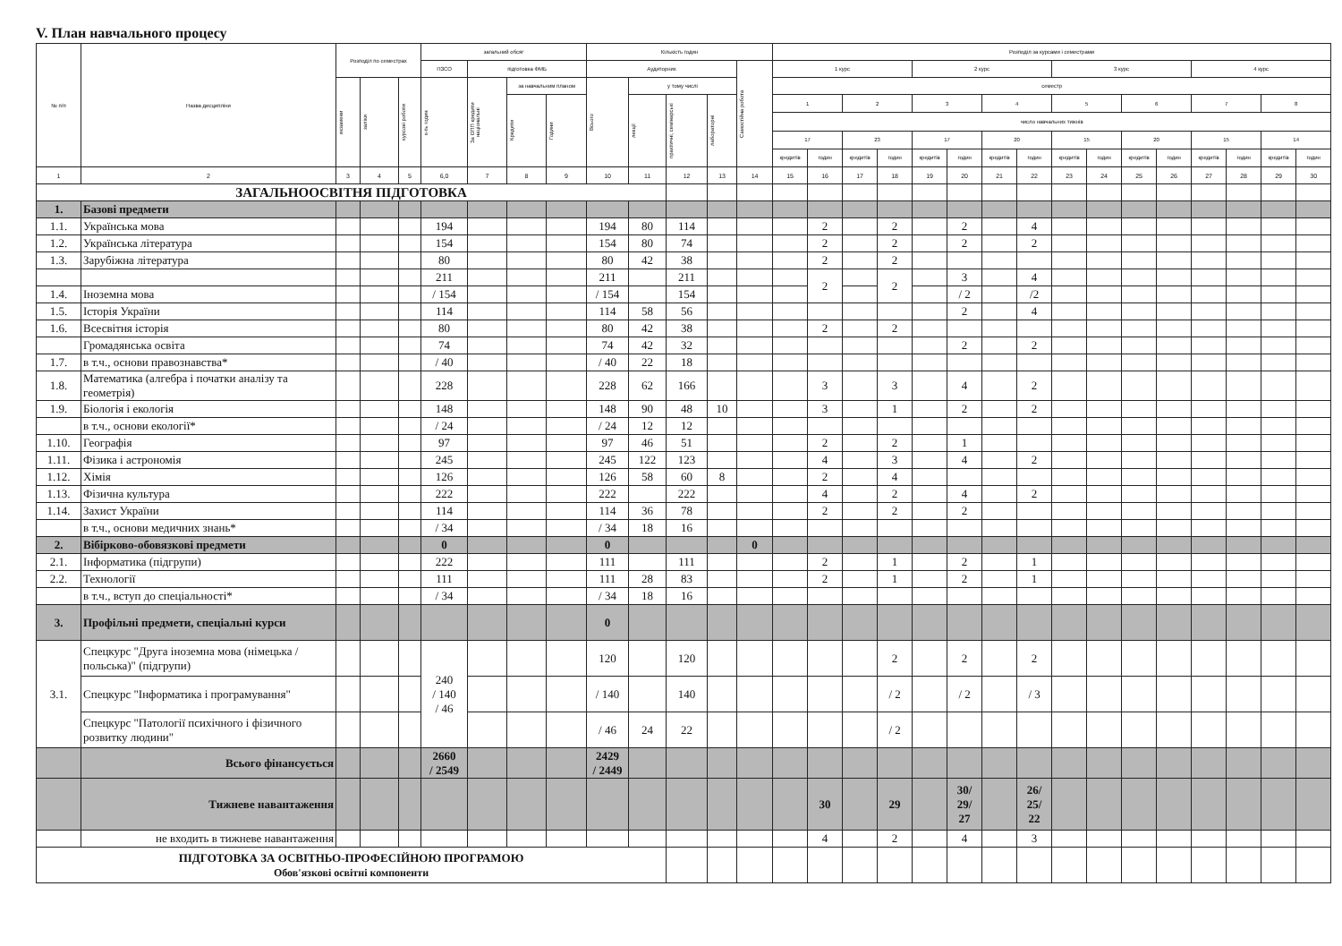V. План навчального процесу
| № п/п | Назва дисципліни | Розподіл по семестрах | | | загальний обсяг | | | | Кількість годин | | | | | Розподіл за курсами і семестрами | | | | | | | | | | | | | | | |
| --- | --- | --- | --- | --- | --- | --- | --- | --- | --- | --- | --- | --- | --- | --- | --- | --- | --- | --- | --- | --- | --- | --- | --- | --- | --- | --- | --- | --- | --- |
| | | | | | ПЗСО | підготовка ФМБ | | | Аудиторних | | | | Самостійна робота | 1 курс | | | | 2 курс | | | | 3 курс | | | | 4 курс | | | |
| | | екзамени | заліки | курсові роботи | к-ть годин | За ОПП кредити національні | за навчальним планом | | Всього | у тому числі | | | | семестр | | | | | | | | | | | | | | | |
| | | | | | | | Кредити | Години | | лекції | практичні, семінарські | лабораторні | | 1 | | 2 | | 3 | | 4 | | 5 | | 6 | | 7 | | 8 | |
| | | | | | | | | | | | | | | число навчальних тижнів | | | | | | | | | | | | | | | |
| | | | | | | | | | | | | | | 17 | | 23 | | 17 | | 20 | | 15 | | 20 | | 15 | | 14 | |
| | | | | | | | | | | | | | | кредитів | годин | кредитів | годин | кредитів | годин | кредитів | годин | кредитів | годин | кредитів | годин | кредитів | годин | кредитів | годин |
| 1 | 2 | 3 | 4 | 5 | 6,0 | 7 | 8 | 9 | 10 | 11 | 12 | 13 | 14 | 15 | 16 | 17 | 18 | 19 | 20 | 21 | 22 | 23 | 24 | 25 | 26 | 27 | 28 | 29 | 30 |
| ЗАГАЛЬНООСВІТНЯ ПІДГОТОВКА | | | | | | | | | | | | | | | | | | | | | | | | | | | | | |
| 1. | Базові предмети | | | | | | | | | | | | | | | | | | | | | | | | | | | | |
| 1.1. | Українська мова | | | | 194 | | | | 194 | 80 | 114 | | | | 2 | | 2 | | 2 | | 4 | | | | | | | | |
| 1.2. | Українська література | | | | 154 | | | | 154 | 80 | 74 | | | | 2 | | 2 | | 2 | | 2 | | | | | | | | |
| 1.3. | Зарубіжна література | | | | 80 | | | | 80 | 42 | 38 | | | | 2 | | 2 | | | | | | | | | | | | |
| | | | | | 211 | | | | 211 | | 211 | | | | 2 | | 2 | | 3 | | 4 | | | | | | | | |
| 1.4. | Іноземна мова | | | | / 154 | | | | / 154 | | 154 | | | | | | | | / 2 | | /2 | | | | | | | | |
| 1.5. | Історія України | | | | 114 | | | | 114 | 58 | 56 | | | | | | | | 2 | | 4 | | | | | | | | |
| 1.6. | Всесвітня історія | | | | 80 | | | | 80 | 42 | 38 | | | | 2 | | 2 | | | | | | | | | | | | |
| | Громадянська освіта | | | | 74 | | | | 74 | 42 | 32 | | | | | | | | 2 | | 2 | | | | | | | | |
| 1.7. | в т.ч., основи правознавства* | | | | / 40 | | | | / 40 | 22 | 18 | | | | | | | | | | | | | | | | | | |
| 1.8. | Математика (алгебра і початки аналізу та геометрія) | | | | 228 | | | | 228 | 62 | 166 | | | | 3 | | 3 | | 4 | | 2 | | | | | | | | |
| 1.9. | Біологія і екологія | | | | 148 | | | | 148 | 90 | 48 | 10 | | | 3 | | 1 | | 2 | | 2 | | | | | | | | |
| | в т.ч., основи екології* | | | | / 24 | | | | / 24 | 12 | 12 | | | | | | | | | | | | | | | | | | |
| 1.10. | Географія | | | | 97 | | | | 97 | 46 | 51 | | | | 2 | | 2 | | 1 | | | | | | | | | | |
| 1.11. | Фізика і астрономія | | | | 245 | | | | 245 | 122 | 123 | | | | 4 | | 3 | | 4 | | 2 | | | | | | | | |
| 1.12. | Хімія | | | | 126 | | | | 126 | 58 | 60 | 8 | | | 2 | | 4 | | | | | | | | | | | | |
| 1.13. | Фізична культура | | | | 222 | | | | 222 | | 222 | | | | 4 | | 2 | | 4 | | 2 | | | | | | | | |
| 1.14. | Захист України | | | | 114 | | | | 114 | 36 | 78 | | | | 2 | | 2 | | 2 | | | | | | | | | | |
| | в т.ч., основи медичних знань* | | | | / 34 | | | | / 34 | 18 | 16 | | | | | | | | | | | | | | | | | | |
| 2. | Вібірково-обовязкові предмети | | | | 0 | | | | 0 | | | | 0 | | | | | | | | | | | | | | | | |
| 2.1. | Інформатика (підгрупи) | | | | 222 | | | | 111 | | 111 | | | | 2 | | 1 | | 2 | | 1 | | | | | | | | |
| 2.2. | Технології | | | | 111 | | | | 111 | 28 | 83 | | | | 2 | | 1 | | 2 | | 1 | | | | | | | | |
| | в т.ч., вступ до спеціальності* | | | | / 34 | | | | / 34 | 18 | 16 | | | | | | | | | | | | | | | | | | |
| 3. | Профільні предмети, спеціальні курси | | | | | | | | 0 | | | | | | | | | | | | | | | | | | | | |
| 3.1. | Спецкурс "Друга іноземна мова (німецька /польська)" (підгрупи) | | | | 240 / 140 / 46 | | | | 120 | | 120 | | | | | | 2 | | 2 | | 2 | | | | | | | | |
| | Спецкурс "Інформатика і програмування" | | | | | | | | / 140 | | 140 | | | | | | / 2 | | / 2 | | / 3 | | | | | | | | |
| | Спецкурс "Патології психічного і фізичного розвитку людини" | | | | | | | | / 46 | 24 | 22 | | | | | | / 2 | | | | | | | | | | | | |
| | Всього фінансується | | | | 2660 / 2549 | | | | 2429 / 2449 | | | | | | | | | | | | | | | | | | | | |
| | Тижневе навантаження | | | | | | | | | | | | | | 30 | | 29 | | 30/ 29/ 27 | | 26/ 25/ 22 | | | | | | | | |
| | не входить в тижневе навантаження | | | | | | | | | | | | | | 4 | | 2 | | 4 | | 3 | | | | | | | | |
| ПІДГОТОВКА ЗА ОСВІТНЬО-ПРОФЕСІЙНОЮ ПРОГРАМОЮ Обов'язкові освітні компоненти | | | | | | | | | | | | | | | | | | | | | | | | | | | | | |